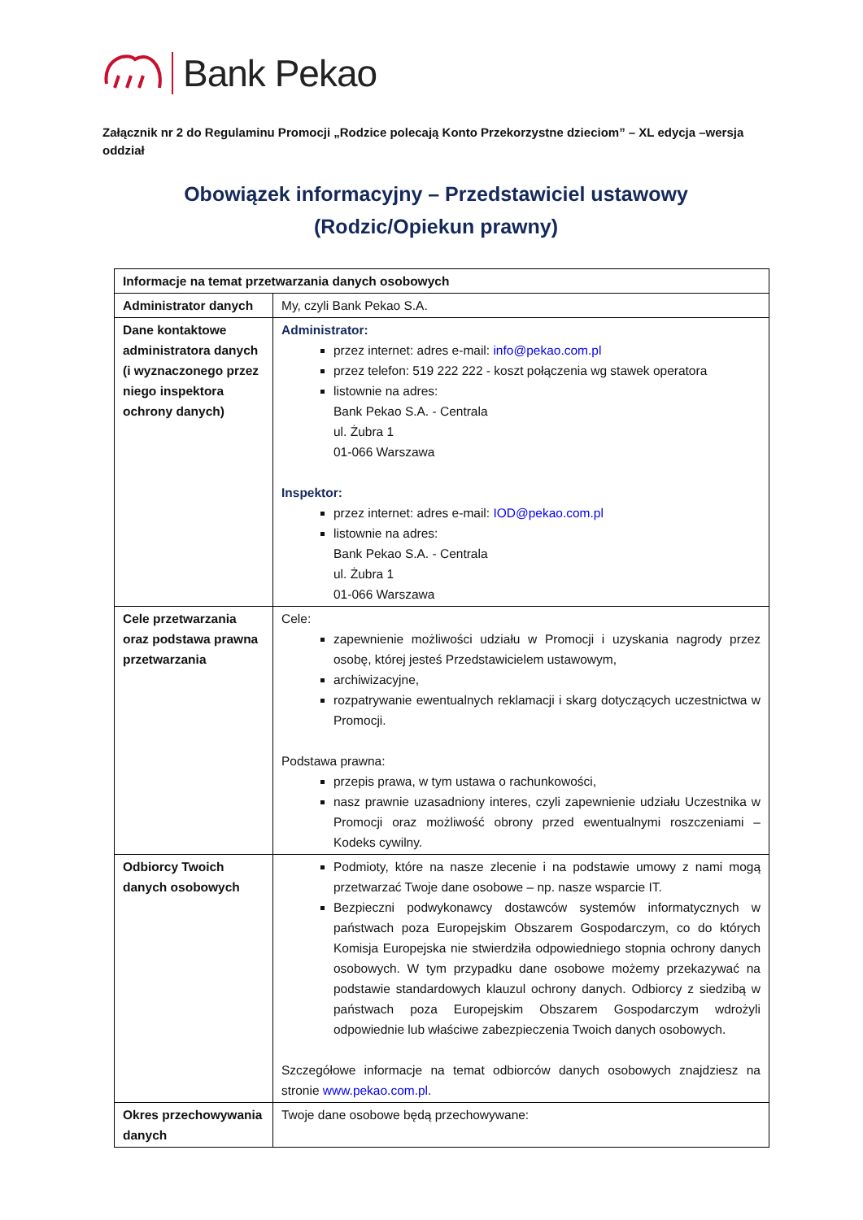Bank Pekao
Załącznik nr 2 do Regulaminu Promocji „Rodzice polecają Konto Przekorzystne dzieciom” – XL edycja –wersja oddział
Obowiązek informacyjny – Przedstawiciel ustawowy
(Rodzic/Opiekun prawny)
| Informacje na temat przetwarzania danych osobowych | |
| Administrator danych | My, czyli Bank Pekao S.A. |
| Dane kontaktowe administratora danych (i wyznaczonego przez niego inspektora ochrony danych) | Administrator: przez internet: adres e-mail: info@pekao.com.pl przez telefon: 519 222 222 - koszt połączenia wg stawek operatora listownie na adres: Bank Pekao S.A. - Centrala ul. Żubra 1 01-066 Warszawa Inspektor: przez internet: adres e-mail: IOD@pekao.com.pl listownie na adres: Bank Pekao S.A. - Centrala ul. Żubra 1 01-066 Warszawa |
| Cele przetwarzania oraz podstawa prawna przetwarzania | Cele: zapewnienie możliwości udziału w Promocji i uzyskania nagrody przez osobę, której jesteś Przedstawicielem ustawowym, archiwizacyjne, rozpatrywanie ewentualnych reklamacji i skarg dotyczących uczestnictwa w Promocji. Podstawa prawna: przepis prawa, w tym ustawa o rachunkowości, nasz prawnie uzasadniony interes, czyli zapewnienie udziału Uczestnika w Promocji oraz możliwość obrony przed ewentualnymi roszczeniami – Kodeks cywilny. |
| Odbiorcy Twoich danych osobowych | Podmioty, które na nasze zlecenie i na podstawie umowy z nami mogą przetwarzać Twoje dane osobowe – np. nasze wsparcie IT. Bezpieczni podwykonawcy dostawców systemów informatycznych w państwach poza Europejskim Obszarem Gospodarczym, co do których Komisja Europejska nie stwierdziła odpowiedniego stopnia ochrony danych osobowych. W tym przypadku dane osobowe możemy przekazywać na podstawie standardowych klauzul ochrony danych. Odbiorcy z siedzibą w państwach poza Europejskim Obszarem Gospodarczym wdrożyli odpowiednie lub właściwe zabezpieczenia Twoich danych osobowych. Szczegółowe informacje na temat odbiorców danych osobowych znajdziesz na stronie www.pekao.com.pl . |
| Okres przechowywania danych | Twoje dane osobowe będą przechowywane: |